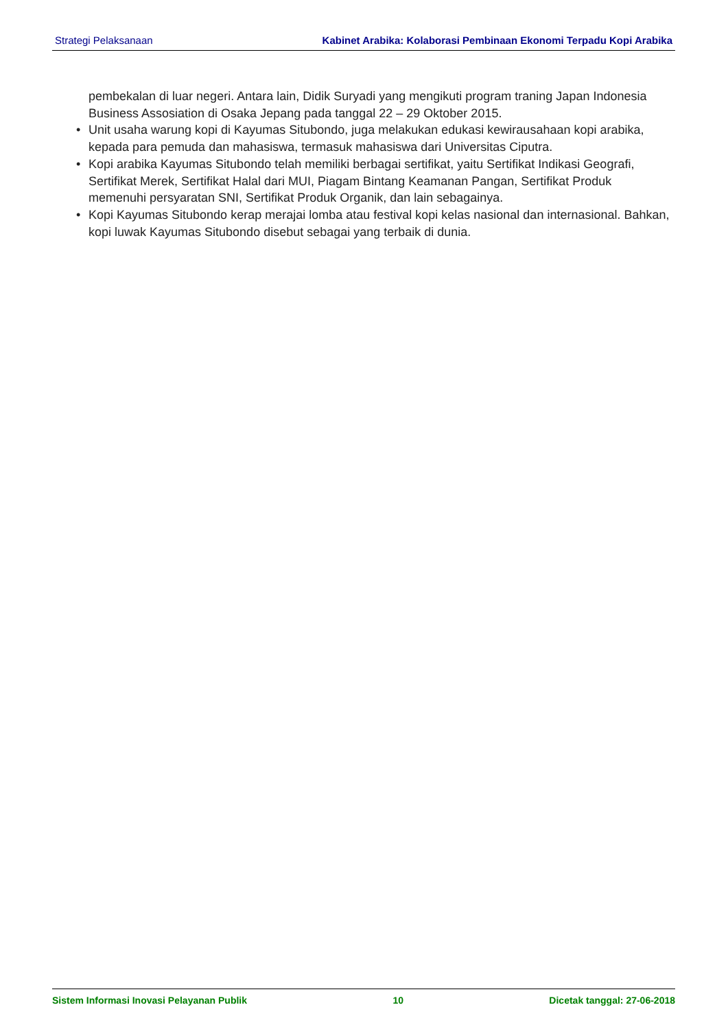Strategi Pelaksanaan Kabinet Arabika: Kolaborasi Pembinaan Ekonomi Terpadu Kopi Arabika
pembekalan di luar negeri. Antara lain, Didik Suryadi yang mengikuti program traning Japan Indonesia Business Assosiation di Osaka Jepang pada tanggal 22 – 29 Oktober 2015.
• Unit usaha warung kopi di Kayumas Situbondo, juga melakukan edukasi kewirausahaan kopi arabika, kepada para pemuda dan mahasiswa, termasuk mahasiswa dari Universitas Ciputra.
• Kopi arabika Kayumas Situbondo telah memiliki berbagai sertifikat, yaitu Sertifikat Indikasi Geografi, Sertifikat Merek, Sertifikat Halal dari MUI, Piagam Bintang Keamanan Pangan, Sertifikat Produk memenuhi persyaratan SNI, Sertifikat Produk Organik, dan lain sebagainya.
• Kopi Kayumas Situbondo kerap merajai lomba atau festival kopi kelas nasional dan internasional. Bahkan, kopi luwak Kayumas Situbondo disebut sebagai yang terbaik di dunia.
Sistem Informasi Inovasi Pelayanan Publik 10 Dicetak tanggal: 27-06-2018